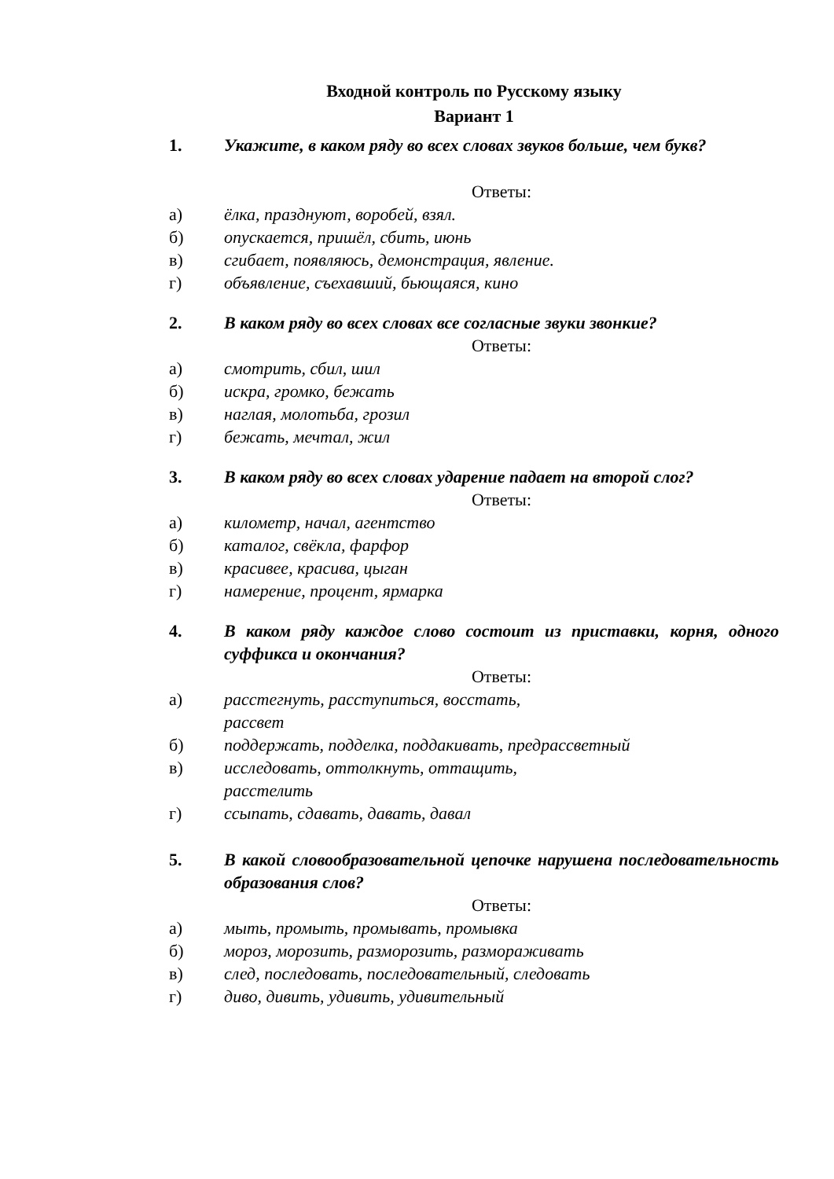Входной контроль по Русскому языку
Вариант 1
1. Укажите, в каком ряду во всех словах звуков больше, чем букв?
Ответы:
а) ёлка, празднуют, воробей, взял.
б) опускается, пришёл, сбить, июнь
в) сгибает, появляюсь, демонстрация, явление.
г) объявление, съехавший, бьющаяся, кино
2. В каком ряду во всех словах все согласные звуки звонкие?
Ответы:
а) смотрить, сбил, шил
б) искра, громко, бежать
в) наглая, молотьба, грозил
г) бежать, мечтал, жил
3. В каком ряду во всех словах ударение падает на второй слог?
Ответы:
а) километр, начал, агентство
б) каталог, свёкла, фарфор
в) красивее, красива, цыган
г) намерение, процент, ярмарка
4. В каком ряду каждое слово состоит из приставки, корня, одного суффикса и окончания?
Ответы:
а) расстегнуть, расступиться, восстать,
рассвет
б) поддержать, подделка, поддакивать, предрассветный
в) исследовать, оттолкнуть, оттащить,
расстелить
г) ссыпать, сдавать, давать, давал
5. В какой словообразовательной цепочке нарушена последовательность образования слов?
Ответы:
а) мыть, промыть, промывать, промывка
б) мороз, морозить, разморозить, размораживать
в) след, последовать, последовательный, следовать
г) диво, дивить, удивить, удивительный